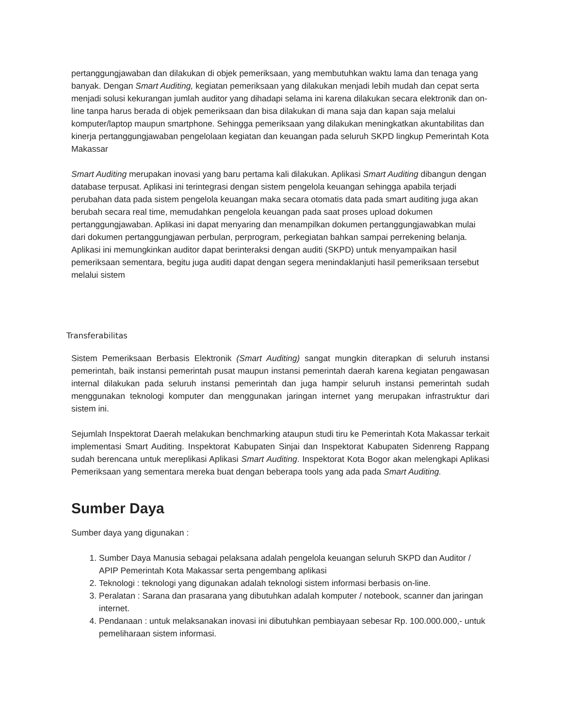pertanggungjawaban dan dilakukan di objek pemeriksaan, yang membutuhkan waktu lama dan tenaga yang banyak. Dengan Smart Auditing, kegiatan pemeriksaan yang dilakukan menjadi lebih mudah dan cepat serta menjadi solusi kekurangan jumlah auditor yang dihadapi selama ini karena dilakukan secara elektronik dan on-line tanpa harus berada di objek pemeriksaan dan bisa dilakukan di mana saja dan kapan saja melalui komputer/laptop maupun smartphone. Sehingga pemeriksaan yang dilakukan meningkatkan akuntabilitas dan kinerja pertanggungjawaban pengelolaan kegiatan dan keuangan pada seluruh SKPD lingkup Pemerintah Kota Makassar
Smart Auditing merupakan inovasi yang baru pertama kali dilakukan. Aplikasi Smart Auditing dibangun dengan database terpusat. Aplikasi ini terintegrasi dengan sistem pengelola keuangan sehingga apabila terjadi perubahan data pada sistem pengelola keuangan maka secara otomatis data pada smart auditing juga akan berubah secara real time, memudahkan pengelola keuangan pada saat proses upload dokumen pertanggungjawaban. Aplikasi ini dapat menyaring dan menampilkan dokumen pertanggungjawabkan mulai dari dokumen pertanggungjawan perbulan, perprogram, perkegiatan bahkan sampai perrekening belanja.
Aplikasi ini memungkinkan auditor dapat berinteraksi dengan auditi (SKPD) untuk menyampaikan hasil pemeriksaan sementara, begitu juga auditi dapat dengan segera menindaklanjuti hasil pemeriksaan tersebut melalui sistem
Transferabilitas
Sistem Pemeriksaan Berbasis Elektronik (Smart Auditing) sangat mungkin diterapkan di seluruh instansi pemerintah, baik instansi pemerintah pusat maupun instansi pemerintah daerah karena kegiatan pengawasan internal dilakukan pada seluruh instansi pemerintah dan juga hampir seluruh instansi pemerintah sudah menggunakan teknologi komputer dan menggunakan jaringan internet yang merupakan infrastruktur dari sistem ini.
Sejumlah Inspektorat Daerah melakukan benchmarking ataupun studi tiru ke Pemerintah Kota Makassar terkait implementasi Smart Auditing. Inspektorat Kabupaten Sinjai dan Inspektorat Kabupaten Sidenreng Rappang sudah berencana untuk mereplikasi Aplikasi Smart Auditing. Inspektorat Kota Bogor akan melengkapi Aplikasi Pemeriksaan yang sementara mereka buat dengan beberapa tools yang ada pada Smart Auditing.
Sumber Daya
Sumber daya yang digunakan :
1. Sumber Daya Manusia sebagai pelaksana adalah pengelola keuangan seluruh SKPD dan Auditor / APIP Pemerintah Kota Makassar serta pengembang aplikasi
2. Teknologi : teknologi yang digunakan adalah teknologi sistem informasi berbasis on-line.
3. Peralatan : Sarana dan prasarana yang dibutuhkan adalah komputer / notebook, scanner dan jaringan internet.
4. Pendanaan : untuk melaksanakan inovasi ini dibutuhkan pembiayaan sebesar Rp. 100.000.000,- untuk pemeliharaan sistem informasi.